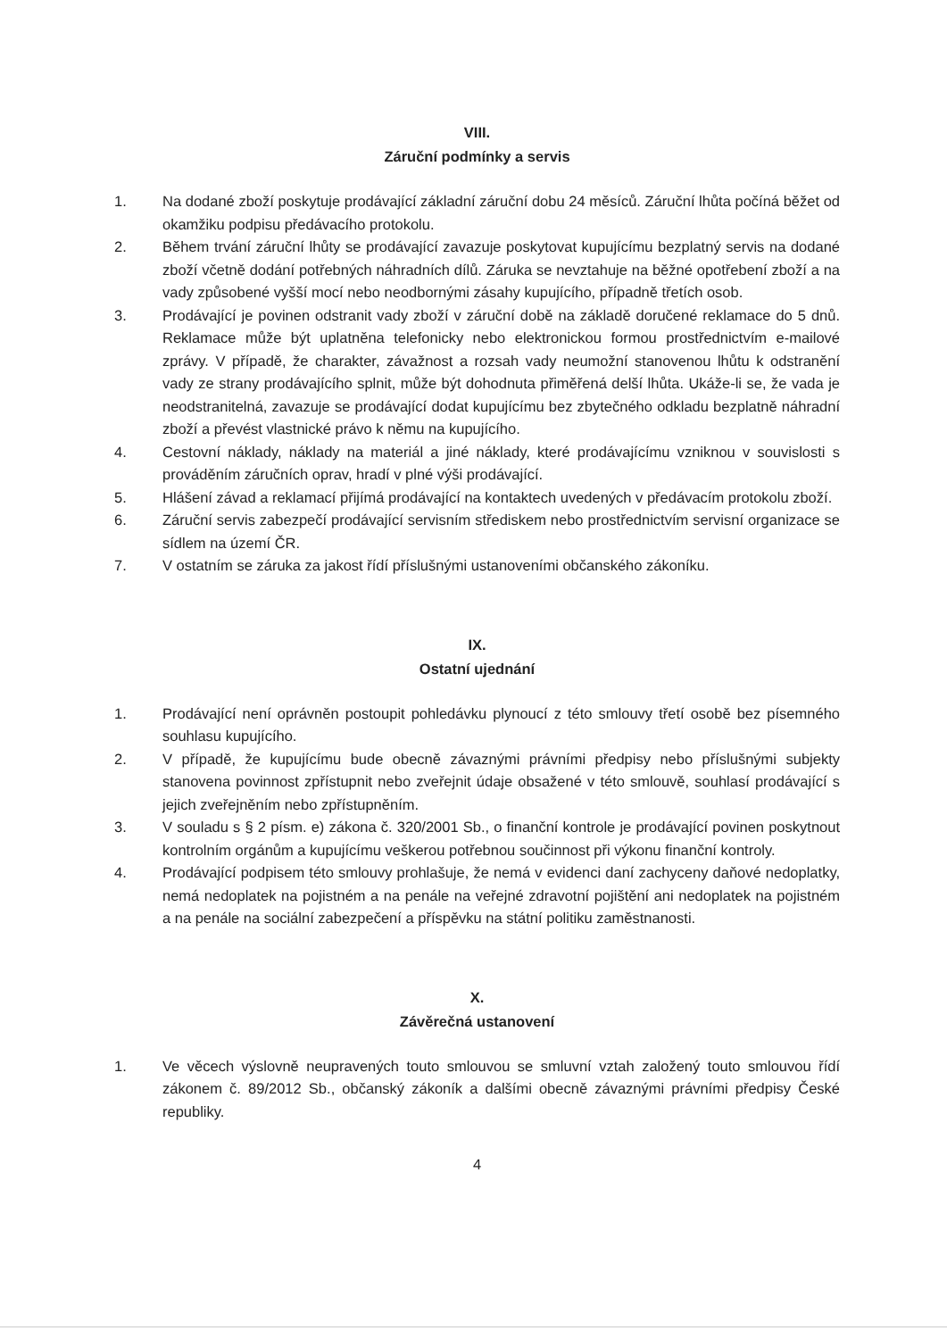VIII.
Záruční podmínky a servis
1. Na dodané zboží poskytuje prodávající základní záruční dobu 24 měsíců. Záruční lhůta počíná běžet od okamžiku podpisu předávacího protokolu.
2. Během trvání záruční lhůty se prodávající zavazuje poskytovat kupujícímu bezplatný servis na dodané zboží včetně dodání potřebných náhradních dílů. Záruka se nevztahuje na běžné opotřebení zboží a na vady způsobené vyšší mocí nebo neodbornými zásahy kupujícího, případně třetích osob.
3. Prodávající je povinen odstranit vady zboží v záruční době na základě doručené reklamace do 5 dnů. Reklamace může být uplatněna telefonicky nebo elektronickou formou prostřednictvím e-mailové zprávy. V případě, že charakter, závažnost a rozsah vady neumožní stanovenou lhůtu k odstranění vady ze strany prodávajícího splnit, může být dohodnuta přiměřená delší lhůta. Ukáže-li se, že vada je neodstranitelná, zavazuje se prodávající dodat kupujícímu bez zbytečného odkladu bezplatně náhradní zboží a převést vlastnické právo k němu na kupujícího.
4. Cestovní náklady, náklady na materiál a jiné náklady, které prodávajícímu vzniknou v souvislosti s prováděním záručních oprav, hradí v plné výši prodávající.
5. Hlášení závad a reklamací přijímá prodávající na kontaktech uvedených v předávacím protokolu zboží.
6. Záruční servis zabezpečí prodávající servisním střediskem nebo prostřednictvím servisní organizace se sídlem na území ČR.
7. V ostatním se záruka za jakost řídí příslušnými ustanoveními občanského zákoníku.
IX.
Ostatní ujednání
1. Prodávající není oprávněn postoupit pohledávku plynoucí z této smlouvy třetí osobě bez písemného souhlasu kupujícího.
2. V případě, že kupujícímu bude obecně závaznými právními předpisy nebo příslušnými subjekty stanovena povinnost zpřístupnit nebo zveřejnit údaje obsažené v této smlouvě, souhlasí prodávající s jejich zveřejněním nebo zpřístupněním.
3. V souladu s § 2 písm. e) zákona č. 320/2001 Sb., o finanční kontrole je prodávající povinen poskytnout kontrolním orgánům a kupujícímu veškerou potřebnou součinnost při výkonu finanční kontroly.
4. Prodávající podpisem této smlouvy prohlašuje, že nemá v evidenci daní zachyceny daňové nedoplatky, nemá nedoplatek na pojistném a na penále na veřejné zdravotní pojištění ani nedoplatek na pojistném a na penále na sociální zabezpečení a příspěvku na státní politiku zaměstnanosti.
X.
Závěrečná ustanovení
1. Ve věcech výslovně neupravených touto smlouvou se smluvní vztah založený touto smlouvou řídí zákonem č. 89/2012 Sb., občanský zákoník a dalšími obecně závaznými právními předpisy České republiky.
4